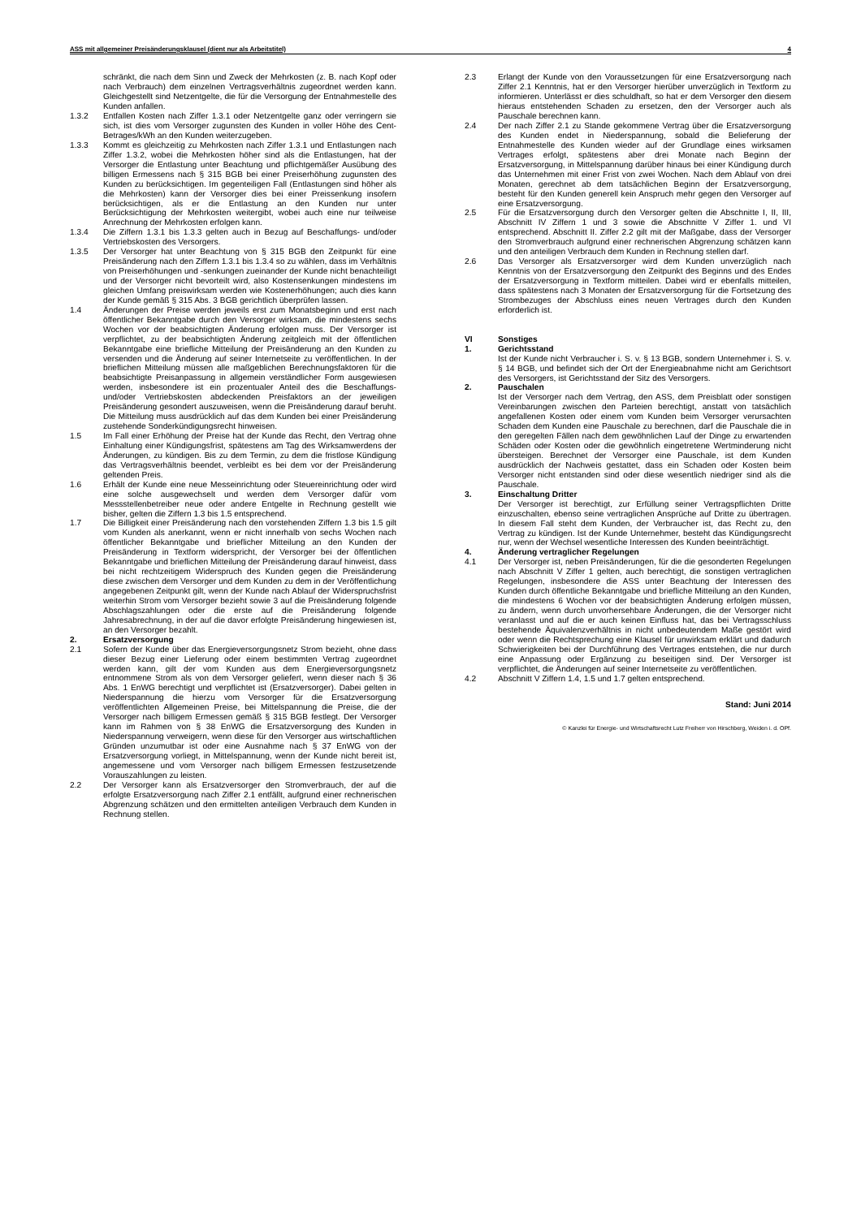ASS mit allgemeiner Preisänderungsklausel (dient nur als Arbeitstitel) 4
schränkt, die nach dem Sinn und Zweck der Mehrkosten (z. B. nach Kopf oder nach Verbrauch) dem einzelnen Vertragsverhältnis zugeordnet werden kann. Gleichgestellt sind Netzentgelte, die für die Versorgung der Entnahmestelle des Kunden anfallen.
1.3.2 Entfallen Kosten nach Ziffer 1.3.1 oder Netzentgelte ganz oder verringern sie sich, ist dies vom Versorger zugunsten des Kunden in voller Höhe des Cent-Betrages/kWh an den Kunden weiterzugeben.
1.3.3 Kommt es gleichzeitig zu Mehrkosten nach Ziffer 1.3.1 und Entlastungen nach Ziffer 1.3.2, wobei die Mehrkosten höher sind als die Entlastungen, hat der Versorger die Entlastung unter Beachtung und pflichtgemäßer Ausübung des billigen Ermessens nach § 315 BGB bei einer Preiserhöhung zugunsten des Kunden zu berücksichtigen. Im gegenteiligen Fall (Entlastungen sind höher als die Mehrkosten) kann der Versorger dies bei einer Preissenkung insofern berücksichtigen, als er die Entlastung an den Kunden nur unter Berücksichtigung der Mehrkosten weitergibt, wobei auch eine nur teilweise Anrechnung der Mehrkosten erfolgen kann.
1.3.4 Die Ziffern 1.3.1 bis 1.3.3 gelten auch in Bezug auf Beschaffungs- und/oder Vertriebskosten des Versorgers.
1.3.5 Der Versorger hat unter Beachtung von § 315 BGB den Zeitpunkt für eine Preisänderung nach den Ziffern 1.3.1 bis 1.3.4 so zu wählen, dass im Verhältnis von Preiserhöhungen und -senkungen zueinander der Kunde nicht benachteiligt und der Versorger nicht bevorteilt wird, also Kostensenkungen mindestens im gleichen Umfang preiswirksam werden wie Kostenerhöhungen; auch dies kann der Kunde gemäß § 315 Abs. 3 BGB gerichtlich überprüfen lassen.
1.4 Änderungen der Preise werden jeweils erst zum Monatsbeginn und erst nach öffentlicher Bekanntgabe durch den Versorger wirksam, die mindestens sechs Wochen vor der beabsichtigten Änderung erfolgen muss. Der Versorger ist verpflichtet, zu der beabsichtigten Änderung zeitgleich mit der öffentlichen Bekanntgabe eine briefliche Mitteilung der Preisänderung an den Kunden zu versenden und die Änderung auf seiner Internetseite zu veröffentlichen. In der brieflichen Mitteilung müssen alle maßgeblichen Berechnungsfaktoren für die beabsichtigte Preisanpassung in allgemein verständlicher Form ausgewiesen werden, insbesondere ist ein prozentualer Anteil des die Beschaffungs- und/oder Vertriebskosten abdeckenden Preisfaktors an der jeweiligen Preisänderung gesondert auszuweisen, wenn die Preisänderung darauf beruht. Die Mitteilung muss ausdrücklich auf das dem Kunden bei einer Preisänderung zustehende Sonderkündigungsrecht hinweisen.
1.5 Im Fall einer Erhöhung der Preise hat der Kunde das Recht, den Vertrag ohne Einhaltung einer Kündigungsfrist, spätestens am Tag des Wirksamwerdens der Änderungen, zu kündigen. Bis zu dem Termin, zu dem die fristlose Kündigung das Vertragsverhältnis beendet, verbleibt es bei dem vor der Preisänderung geltenden Preis.
1.6 Erhält der Kunde eine neue Messeinrichtung oder Steuereinrichtung oder wird eine solche ausgewechselt und werden dem Versorger dafür vom Messstellenbetreiber neue oder andere Entgelte in Rechnung gestellt wie bisher, gelten die Ziffern 1.3 bis 1.5 entsprechend.
1.7 Die Billigkeit einer Preisänderung nach den vorstehenden Ziffern 1.3 bis 1.5 gilt vom Kunden als anerkannt, wenn er nicht innerhalb von sechs Wochen nach öffentlicher Bekanntgabe und brieflicher Mitteilung an den Kunden der Preisänderung in Textform widerspricht, der Versorger bei der öffentlichen Bekanntgabe und brieflichen Mitteilung der Preisänderung darauf hinweist, dass bei nicht rechtzeitigem Widerspruch des Kunden gegen die Preisänderung diese zwischen dem Versorger und dem Kunden zu dem in der Veröffentlichung angegebenen Zeitpunkt gilt, wenn der Kunde nach Ablauf der Widerspruchsfrist weiterhin Strom vom Versorger bezieht sowie 3 auf die Preisänderung folgende Abschlagszahlungen oder die erste auf die Preisänderung folgende Jahresabrechnung, in der auf die davor erfolgte Preisänderung hingewiesen ist, an den Versorger bezahlt.
2. Ersatzversorgung
2.1 Sofern der Kunde über das Energieversorgungsnetz Strom bezieht, ohne dass dieser Bezug einer Lieferung oder einem bestimmten Vertrag zugeordnet werden kann, gilt der vom Kunden aus dem Energieversorgungsnetz entnommene Strom als von dem Versorger geliefert, wenn dieser nach § 36 Abs. 1 EnWG berechtigt und verpflichtet ist (Ersatzversorger). Dabei gelten in Niederspannung die hierzu vom Versorger für die Ersatzversorgung veröffentlichten Allgemeinen Preise, bei Mittelspannung die Preise, die der Versorger nach billigem Ermessen gemäß § 315 BGB festlegt. Der Versorger kann im Rahmen von § 38 EnWG die Ersatzversorgung des Kunden in Niederspannung verweigern, wenn diese für den Versorger aus wirtschaftlichen Gründen unzumutbar ist oder eine Ausnahme nach § 37 EnWG von der Ersatzversorgung vorliegt, in Mittelspannung, wenn der Kunde nicht bereit ist, angemessene und vom Versorger nach billigem Ermessen festzusetzende Vorauszahlungen zu leisten.
2.2 Der Versorger kann als Ersatzversorger den Stromverbrauch, der auf die erfolgte Ersatzversorgung nach Ziffer 2.1 entfällt, aufgrund einer rechnerischen Abgrenzung schätzen und den ermittelten anteiligen Verbrauch dem Kunden in Rechnung stellen.
2.3 Erlangt der Kunde von den Voraussetzungen für eine Ersatzversorgung nach Ziffer 2.1 Kenntnis, hat er den Versorger hierüber unverzüglich in Textform zu informieren. Unterlässt er dies schuldhaft, so hat er dem Versorger den diesem hieraus entstehenden Schaden zu ersetzen, den der Versorger auch als Pauschale berechnen kann.
2.4 Der nach Ziffer 2.1 zu Stande gekommene Vertrag über die Ersatzversorgung des Kunden endet in Niederspannung, sobald die Belieferung der Entnahmestelle des Kunden wieder auf der Grundlage eines wirksamen Vertrages erfolgt, spätestens aber drei Monate nach Beginn der Ersatzversorgung, in Mittelspannung darüber hinaus bei einer Kündigung durch das Unternehmen mit einer Frist von zwei Wochen. Nach dem Ablauf von drei Monaten, gerechnet ab dem tatsächlichen Beginn der Ersatzversorgung, besteht für den Kunden generell kein Anspruch mehr gegen den Versorger auf eine Ersatzversorgung.
2.5 Für die Ersatzversorgung durch den Versorger gelten die Abschnitte I, II, III, Abschnitt IV Ziffern 1 und 3 sowie die Abschnitte V Ziffer 1. und VI entsprechend. Abschnitt II. Ziffer 2.2 gilt mit der Maßgabe, dass der Versorger den Stromverbrauch aufgrund einer rechnerischen Abgrenzung schätzen kann und den anteiligen Verbrauch dem Kunden in Rechnung stellen darf.
2.6 Das Versorger als Ersatzversorger wird dem Kunden unverzüglich nach Kenntnis von der Ersatzversorgung den Zeitpunkt des Beginns und des Endes der Ersatzversorgung in Textform mitteilen. Dabei wird er ebenfalls mitteilen, dass spätestens nach 3 Monaten der Ersatzversorgung für die Fortsetzung des Strombezuges der Abschluss eines neuen Vertrages durch den Kunden erforderlich ist.
VI Sonstiges
1. Gerichtsstand
Ist der Kunde nicht Verbraucher i. S. v. § 13 BGB, sondern Unternehmer i. S. v. § 14 BGB, und befindet sich der Ort der Energieabnahme nicht am Gerichtsort des Versorgers, ist Gerichtsstand der Sitz des Versorgers.
2. Pauschalen
Ist der Versorger nach dem Vertrag, den ASS, dem Preisblatt oder sonstigen Vereinbarungen zwischen den Parteien berechtigt, anstatt von tatsächlich angefallenen Kosten oder einem vom Kunden beim Versorger verursachten Schaden dem Kunden eine Pauschale zu berechnen, darf die Pauschale die in den geregelten Fällen nach dem gewöhnlichen Lauf der Dinge zu erwartenden Schäden oder Kosten oder die gewöhnlich eingetretene Wertminderung nicht übersteigen. Berechnet der Versorger eine Pauschale, ist dem Kunden ausdrücklich der Nachweis gestattet, dass ein Schaden oder Kosten beim Versorger nicht entstanden sind oder diese wesentlich niedriger sind als die Pauschale.
3. Einschaltung Dritter
Der Versorger ist berechtigt, zur Erfüllung seiner Vertragspflichten Dritte einzuschalten, ebenso seine vertraglichen Ansprüche auf Dritte zu übertragen. In diesem Fall steht dem Kunden, der Verbraucher ist, das Recht zu, den Vertrag zu kündigen. Ist der Kunde Unternehmer, besteht das Kündigungsrecht nur, wenn der Wechsel wesentliche Interessen des Kunden beeinträchtigt.
4. Änderung vertraglicher Regelungen
4.1 Der Versorger ist, neben Preisänderungen, für die die gesonderten Regelungen nach Abschnitt V Ziffer 1 gelten, auch berechtigt, die sonstigen vertraglichen Regelungen, insbesondere die ASS unter Beachtung der Interessen des Kunden durch öffentliche Bekanntgabe und briefliche Mitteilung an den Kunden, die mindestens 6 Wochen vor der beabsichtigten Änderung erfolgen müssen, zu ändern, wenn durch unvorhersehbare Änderungen, die der Versorger nicht veranlasst und auf die er auch keinen Einfluss hat, das bei Vertragsschluss bestehende Äquivalenzverhältnis in nicht unbedeutendem Maße gestört wird oder wenn die Rechtsprechung eine Klausel für unwirksam erklärt und dadurch Schwierigkeiten bei der Durchführung des Vertrages entstehen, die nur durch eine Anpassung oder Ergänzung zu beseitigen sind. Der Versorger ist verpflichtet, die Änderungen auf seiner Internetseite zu veröffentlichen.
4.2 Abschnitt V Ziffern 1.4, 1.5 und 1.7 gelten entsprechend.
Stand: Juni 2014
© Kanzlei für Energie- und Wirtschaftsrecht Lutz Freiherr von Hirschberg, Weiden i. d. OPf.